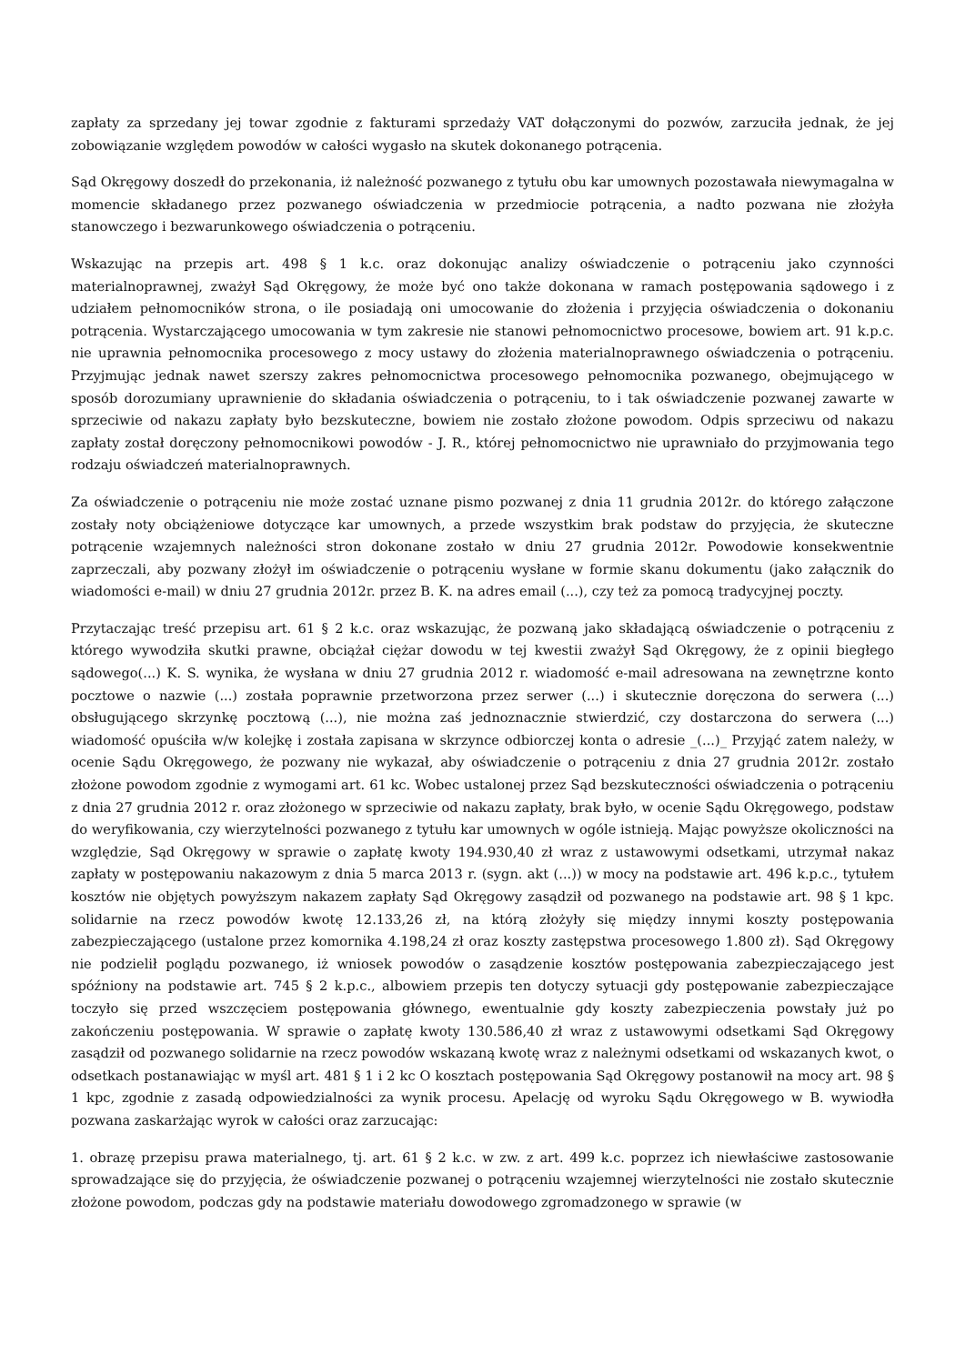zapłaty za sprzedany jej towar zgodnie z fakturami sprzedaży VAT dołączonymi do pozwów, zarzuciła jednak, że jej zobowiązanie względem powodów w całości wygasło na skutek dokonanego potrącenia.
Sąd Okręgowy doszedł do przekonania, iż należność pozwanego z tytułu obu kar umownych pozostawała niewymagalna w momencie składanego przez pozwanego oświadczenia w przedmiocie potrącenia, a nadto pozwana nie złożyła stanowczego i bezwarunkowego oświadczenia o potrąceniu.
Wskazując na przepis art. 498 § 1 k.c. oraz dokonując analizy oświadczenie o potrąceniu jako czynności materialnoprawnej, zważył Sąd Okręgowy, że może być ono także dokonana w ramach postępowania sądowego i z udziałem pełnomocników strona, o ile posiadają oni umocowanie do złożenia i przyjęcia oświadczenia o dokonaniu potrącenia. Wystarczającego umocowania w tym zakresie nie stanowi pełnomocnictwo procesowe, bowiem art. 91 k.p.c. nie uprawnia pełnomocnika procesowego z mocy ustawy do złożenia materialnoprawnego oświadczenia o potrąceniu. Przyjmując jednak nawet szerszy zakres pełnomocnictwa procesowego pełnomocnika pozwanego, obejmującego w sposób dorozumiany uprawnienie do składania oświadczenia o potrąceniu, to i tak oświadczenie pozwanej zawarte w sprzeciwie od nakazu zapłaty było bezskuteczne, bowiem nie zostało złożone powodom. Odpis sprzeciwu od nakazu zapłaty został doręczony pełnomocnikowi powodów - J. R., której pełnomocnictwo nie uprawniało do przyjmowania tego rodzaju oświadczeń materialnoprawnych.
Za oświadczenie o potrąceniu nie może zostać uznane pismo pozwanej z dnia 11 grudnia 2012r. do którego załączone zostały noty obciążeniowe dotyczące kar umownych, a przede wszystkim brak podstaw do przyjęcia, że skuteczne potrącenie wzajemnych należności stron dokonane zostało w dniu 27 grudnia 2012r. Powodowie konsekwentnie zaprzeczali, aby pozwany złożył im oświadczenie o potrąceniu wysłane w formie skanu dokumentu (jako załącznik do wiadomości e-mail) w dniu 27 grudnia 2012r. przez B. K. na adres email (...), czy też za pomocą tradycyjnej poczty.
Przytaczając treść przepisu art. 61 § 2 k.c. oraz wskazując, że pozwaną jako składającą oświadczenie o potrąceniu z którego wywodziła skutki prawne, obciążał ciężar dowodu w tej kwestii zważył Sąd Okręgowy, że z opinii biegłego sądowego(...) K. S. wynika, że wysłana w dniu 27 grudnia 2012 r. wiadomość e-mail adresowana na zewnętrzne konto pocztowe o nazwie (...) została poprawnie przetworzona przez serwer (...) i skutecznie doręczona do serwera (...) obsługującego skrzynkę pocztową (...), nie można zaś jednoznacznie stwierdzić, czy dostarczona do serwera (...) wiadomość opuściła w/w kolejkę i została zapisana w skrzynce odbiorczej konta o adresie _(...)_ Przyjąć zatem należy, w ocenie Sądu Okręgowego, że pozwany nie wykazał, aby oświadczenie o potrąceniu z dnia 27 grudnia 2012r. zostało złożone powodom zgodnie z wymogami art. 61 kc. Wobec ustalonej przez Sąd bezskuteczności oświadczenia o potrąceniu z dnia 27 grudnia 2012 r. oraz złożonego w sprzeciwie od nakazu zapłaty, brak było, w ocenie Sądu Okręgowego, podstaw do weryfikowania, czy wierzytelności pozwanego z tytułu kar umownych w ogóle istnieją. Mając powyższe okoliczności na względzie, Sąd Okręgowy w sprawie o zapłatę kwoty 194.930,40 zł wraz z ustawowymi odsetkami, utrzymał nakaz zapłaty w postępowaniu nakazowym z dnia 5 marca 2013 r. (sygn. akt (...)) w mocy na podstawie art. 496 k.p.c., tytułem kosztów nie objętych powyższym nakazem zapłaty Sąd Okręgowy zasądził od pozwanego na podstawie art. 98 § 1 kpc. solidarnie na rzecz powodów kwotę 12.133,26 zł, na którą złożyły się między innymi koszty postępowania zabezpieczającego (ustalone przez komornika 4.198,24 zł oraz koszty zastępstwa procesowego 1.800 zł). Sąd Okręgowy nie podzielił poglądu pozwanego, iż wniosek powodów o zasądzenie kosztów postępowania zabezpieczającego jest spóźniony na podstawie art. 745 § 2 k.p.c., albowiem przepis ten dotyczy sytuacji gdy postępowanie zabezpieczające toczyło się przed wszczęciem postępowania głównego, ewentualnie gdy koszty zabezpieczenia powstały już po zakończeniu postępowania. W sprawie o zapłatę kwoty 130.586,40 zł wraz z ustawowymi odsetkami Sąd Okręgowy zasądził od pozwanego solidarnie na rzecz powodów wskazaną kwotę wraz z należnymi odsetkami od wskazanych kwot, o odsetkach postanawiając w myśl art. 481 § 1 i 2 kc O kosztach postępowania Sąd Okręgowy postanowił na mocy art. 98 § 1 kpc, zgodnie z zasadą odpowiedzialności za wynik procesu. Apelację od wyroku Sądu Okręgowego w B. wywiodła pozwana zaskarżając wyrok w całości oraz zarzucając:
1. obrazę przepisu prawa materialnego, tj. art. 61 § 2 k.c. w zw. z art. 499 k.c. poprzez ich niewłaściwe zastosowanie sprowadzające się do przyjęcia, że oświadczenie pozwanej o potrąceniu wzajemnej wierzytelności nie zostało skutecznie złożone powodom, podczas gdy na podstawie materiału dowodowego zgromadzonego w sprawie (w